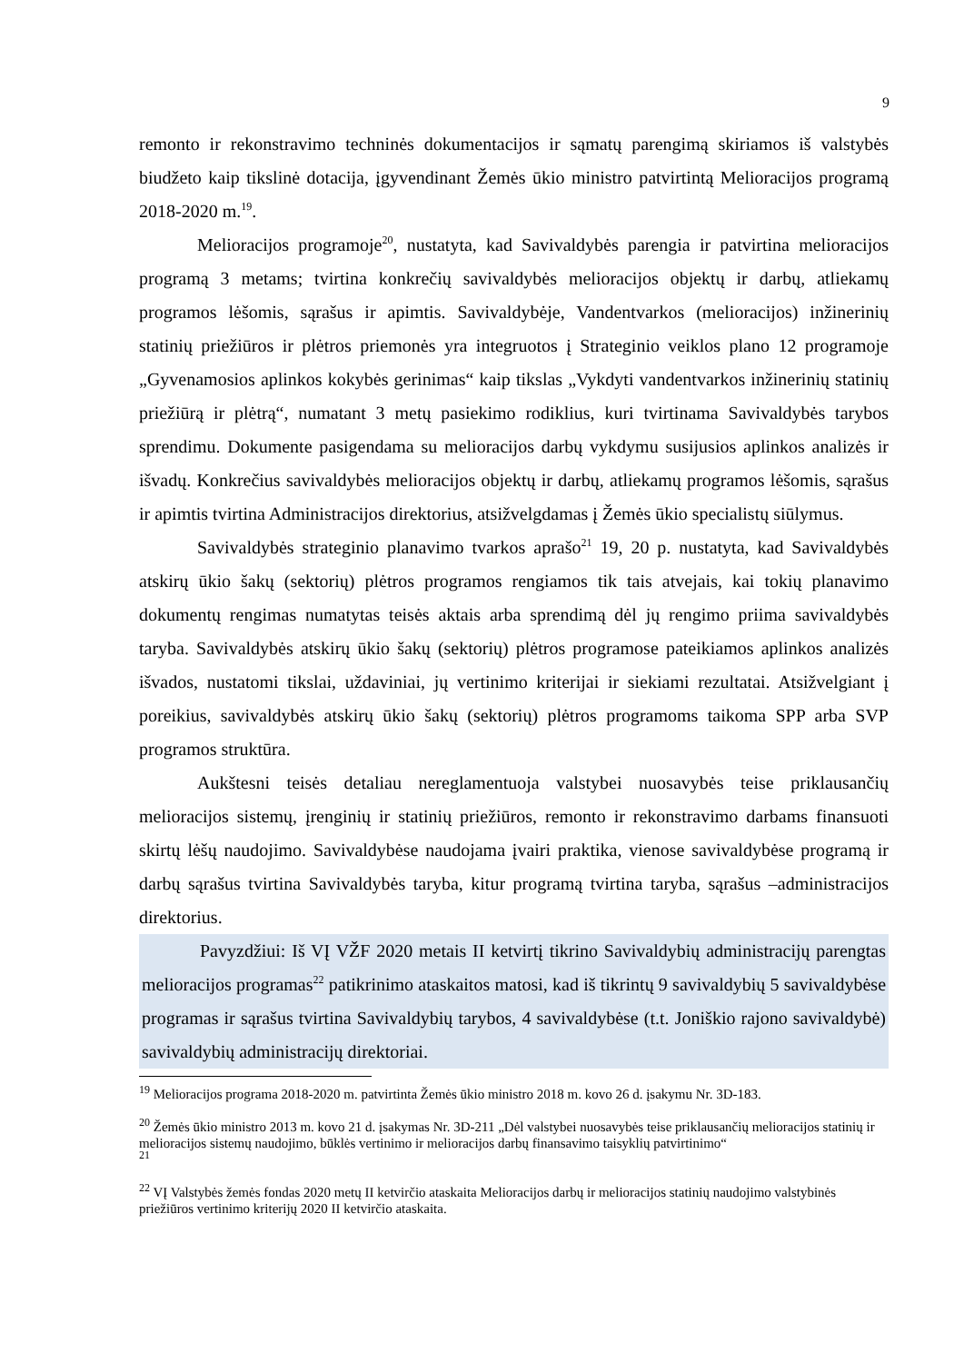9
remonto ir rekonstravimo techninės dokumentacijos ir sąmatų parengimą skiriamos iš valstybės biudžeto kaip tikslinė dotacija, įgyvendinant Žemės ūkio ministro patvirtintą Melioracijos programą 2018-2020 m.<sup>19</sup>.
Melioracijos programoje<sup>20</sup>, nustatyta, kad Savivaldybės parengia ir patvirtina melioracijos programą 3 metams; tvirtina konkrečių savivaldybės melioracijos objektų ir darbų, atliekamų programos lėšomis, sąrašus ir apimtis. Savivaldybėje, Vandentvarkos (melioracijos) inžinerinių statinių priežiūros ir plėtros priemonės yra integruotos į Strateginio veiklos plano 12 programoje „Gyvenamosios aplinkos kokybės gerinimas“ kaip tikslas „Vykdyti vandentvarkos inžinerinių statinių priežiūrą ir plėtrą“, numatant 3 metų pasiekimo rodiklius, kuri tvirtinama Savivaldybės tarybos sprendimu. Dokumente pasigendama su melioracijos darbų vykdymu susijusios aplinkos analizės ir išvadų. Konkrečius savivaldybės melioracijos objektų ir darbų, atliekamų programos lėšomis, sąrašus ir apimtis tvirtina Administracijos direktorius, atsižvelgdamas į Žemės ūkio specialistų siūlymus.
Savivaldybės strateginio planavimo tvarkos aprašo<sup>21</sup> 19, 20 p. nustatyta, kad Savivaldybės atskirų ūkio šakų (sektorių) plėtros programos rengiamos tik tais atvejais, kai tokių planavimo dokumentų rengimas numatytas teisės aktais arba sprendimą dėl jų rengimo priima savivaldybės taryba. Savivaldybės atskirų ūkio šakų (sektorių) plėtros programose pateikiamos aplinkos analizės išvados, nustatomi tikslai, uždaviniai, jų vertinimo kriterijai ir siekiami rezultatai. Atsižvelgiant į poreikius, savivaldybės atskirų ūkio šakų (sektorių) plėtros programoms taikoma SPP arba SVP programos struktūra.
Aukštesni teisės detaliau nereglamentuoja valstybei nuosavybės teise priklausančių melioracijos sistemų, įrenginių ir statinių priežiūros, remonto ir rekonstravimo darbams finansuoti skirtų lėšų naudojimo. Savivaldybėse naudojama įvairi praktika, vienose savivaldybėse programą ir darbų sąrašus tvirtina Savivaldybės taryba, kitur programą tvirtina taryba, sąrašus –administracijos direktorius.
Pavyzdžiui: Iš VĮ VŽF 2020 metais II ketvirtį tikrino Savivaldybių administracijų parengtas melioracijos programas<sup>22</sup> patikrinimo ataskaitos matosi, kad iš tikrintų 9 savivaldybių 5 savivaldybėse programas ir sąrašus tvirtina Savivaldybių tarybos, 4 savivaldybėse (t.t. Joniškio rajono savivaldybė) savivaldybių administracijų direktoriai.
<sup>19</sup> Melioracijos programa 2018-2020 m. patvirtinta Žemės ūkio ministro 2018 m. kovo 26 d. įsakymu Nr. 3D-183.
<sup>20</sup> Žemės ūkio ministro 2013 m. kovo 21 d. įsakymas Nr. 3D-211 „Dėl valstybei nuosavybės teise priklausančių melioracijos statinių ir melioracijos sistemų naudojimo, būklės vertinimo ir melioracijos darbų finansavimo taisyklių patvirtinimo“
<sup>21</sup>
<sup>22</sup> VĮ Valstybės žemės fondas 2020 metų II ketvirčio ataskaita Melioracijos darbų ir melioracijos statinių naudojimo valstybinės priežiūros vertinimo kriterijų 2020 II ketvirčio ataskaita.